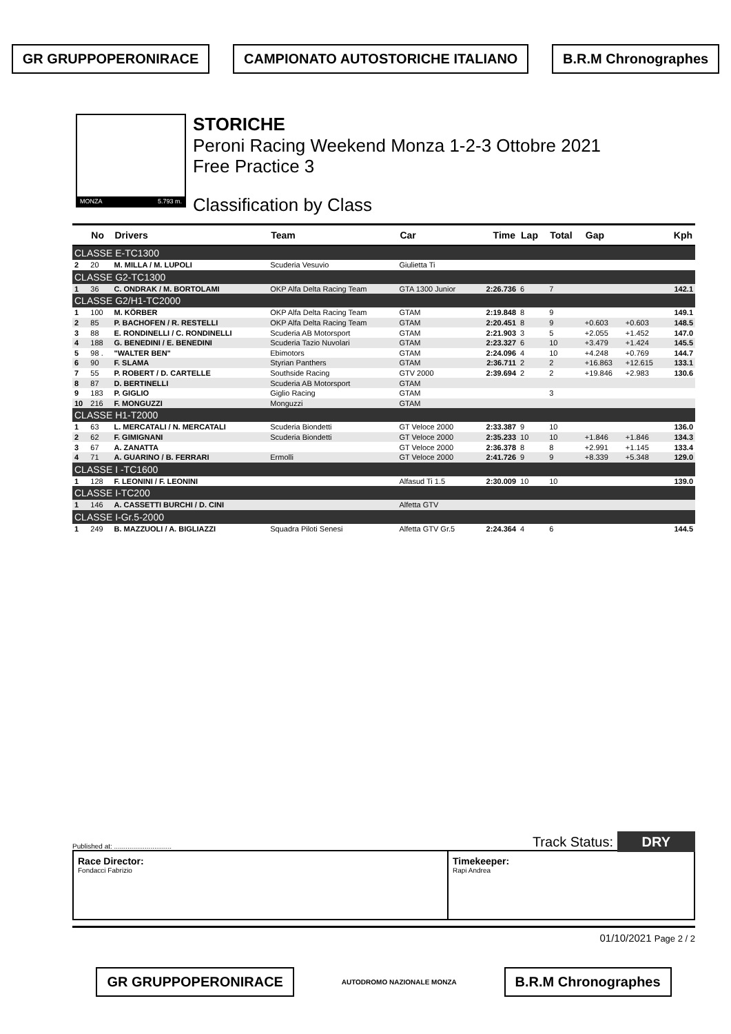GR GRUPPOPERONIRACE CAMPIONATO AUTOSTORICHE ITALIANO B.R.M Chronographes
MONZA 5.793 m.
STORICHE
Peroni Racing Weekend Monza 1-2-3 Ottobre 2021
Free Practice 3
Classification by Class
| | No | Drivers | Team | Car | Time | Lap | Total | Gap | | Kph |
| --- | --- | --- | --- | --- | --- | --- | --- | --- | --- | --- |
| CLASSE E-TC1300 | | | | | | | | | | |
| 2 | 20 | M. MILLA / M. LUPOLI | Scuderia Vesuvio | Giulietta Ti | | | | | | |
| CLASSE G2-TC1300 | | | | | | | | | | |
| 1 | 36 | C. ONDRAK / M. BORTOLAMI | OKP Alfa Delta Racing Team | GTA 1300 Junior | 2:26.736 | 6 | 7 | | | 142.1 |
| CLASSE G2/H1-TC2000 | | | | | | | | | | |
| 1 | 100 | M. KÖRBER | OKP Alfa Delta Racing Team | GTAM | 2:19.848 | 8 | 9 | | | 149.1 |
| 2 | 85 | P. BACHOFEN / R. RESTELLI | OKP Alfa Delta Racing Team | GTAM | 2:20.451 | 8 | 9 | +0.603 | +0.603 | 148.5 |
| 3 | 88 | E. RONDINELLI / C. RONDINELLI | Scuderia AB Motorsport | GTAM | 2:21.903 | 3 | 5 | +2.055 | +1.452 | 147.0 |
| 4 | 188 | G. BENEDINI / E. BENEDINI | Scuderia Tazio Nuvolari | GTAM | 2:23.327 | 6 | 10 | +3.479 | +1.424 | 145.5 |
| 5 | 98 . | "WALTER BEN" | Ebimotors | GTAM | 2:24.096 | 4 | 10 | +4.248 | +0.769 | 144.7 |
| 6 | 90 | F. SLAMA | Styrian Panthers | GTAM | 2:36.711 | 2 | 2 | +16.863 | +12.615 | 133.1 |
| 7 | 55 | P. ROBERT / D. CARTELLE | Southside Racing | GTV 2000 | 2:39.694 | 2 | 2 | +19.846 | +2.983 | 130.6 |
| 8 | 87 | D. BERTINELLI | Scuderia AB Motorsport | GTAM | | | | | | |
| 9 | 183 | P. GIGLIO | Giglio Racing | GTAM | | | 3 | | | |
| 10 | 216 | F. MONGUZZI | Monguzzi | GTAM | | | | | | |
| CLASSE H1-T2000 | | | | | | | | | | |
| 1 | 63 | L. MERCATALI / N. MERCATALI | Scuderia Biondetti | GT Veloce 2000 | 2:33.387 | 9 | 10 | | | 136.0 |
| 2 | 62 | F. GIMIGNANI | Scuderia Biondetti | GT Veloce 2000 | 2:35.233 | 10 | 10 | +1.846 | +1.846 | 134.3 |
| 3 | 67 | A. ZANATTA | | GT Veloce 2000 | 2:36.378 | 8 | 8 | +2.991 | +1.145 | 133.4 |
| 4 | 71 | A. GUARINO / B. FERRARI | Ermolli | GT Veloce 2000 | 2:41.726 | 9 | 9 | +8.339 | +5.348 | 129.0 |
| CLASSE I -TC1600 | | | | | | | | | | |
| 1 | 128 | F. LEONINI / F. LEONINI | | Alfasud Ti 1.5 | 2:30.009 | 10 | 10 | | | 139.0 |
| CLASSE I-TC200 | | | | | | | | | | |
| 1 | 146 | A. CASSETTI BURCHI / D. CINI | | Alfetta GTV | | | | | | |
| CLASSE I-Gr.5-2000 | | | | | | | | | | |
| 1 | 249 | B. MAZZUOLI / A. BIGLIAZZI | Squadra Piloti Senesi | Alfetta GTV Gr.5 | 2:24.364 | 4 | 6 | | | 144.5 |
Published at: .............................. Track Status: DRY
Race Director:
Fondacci Fabrizio
Timekeeper:
Rapi Andrea
01/10/2021 Page 2 / 2
GR GRUPPOPERONIRACE AUTODROMO NAZIONALE MONZA B.R.M Chronographes